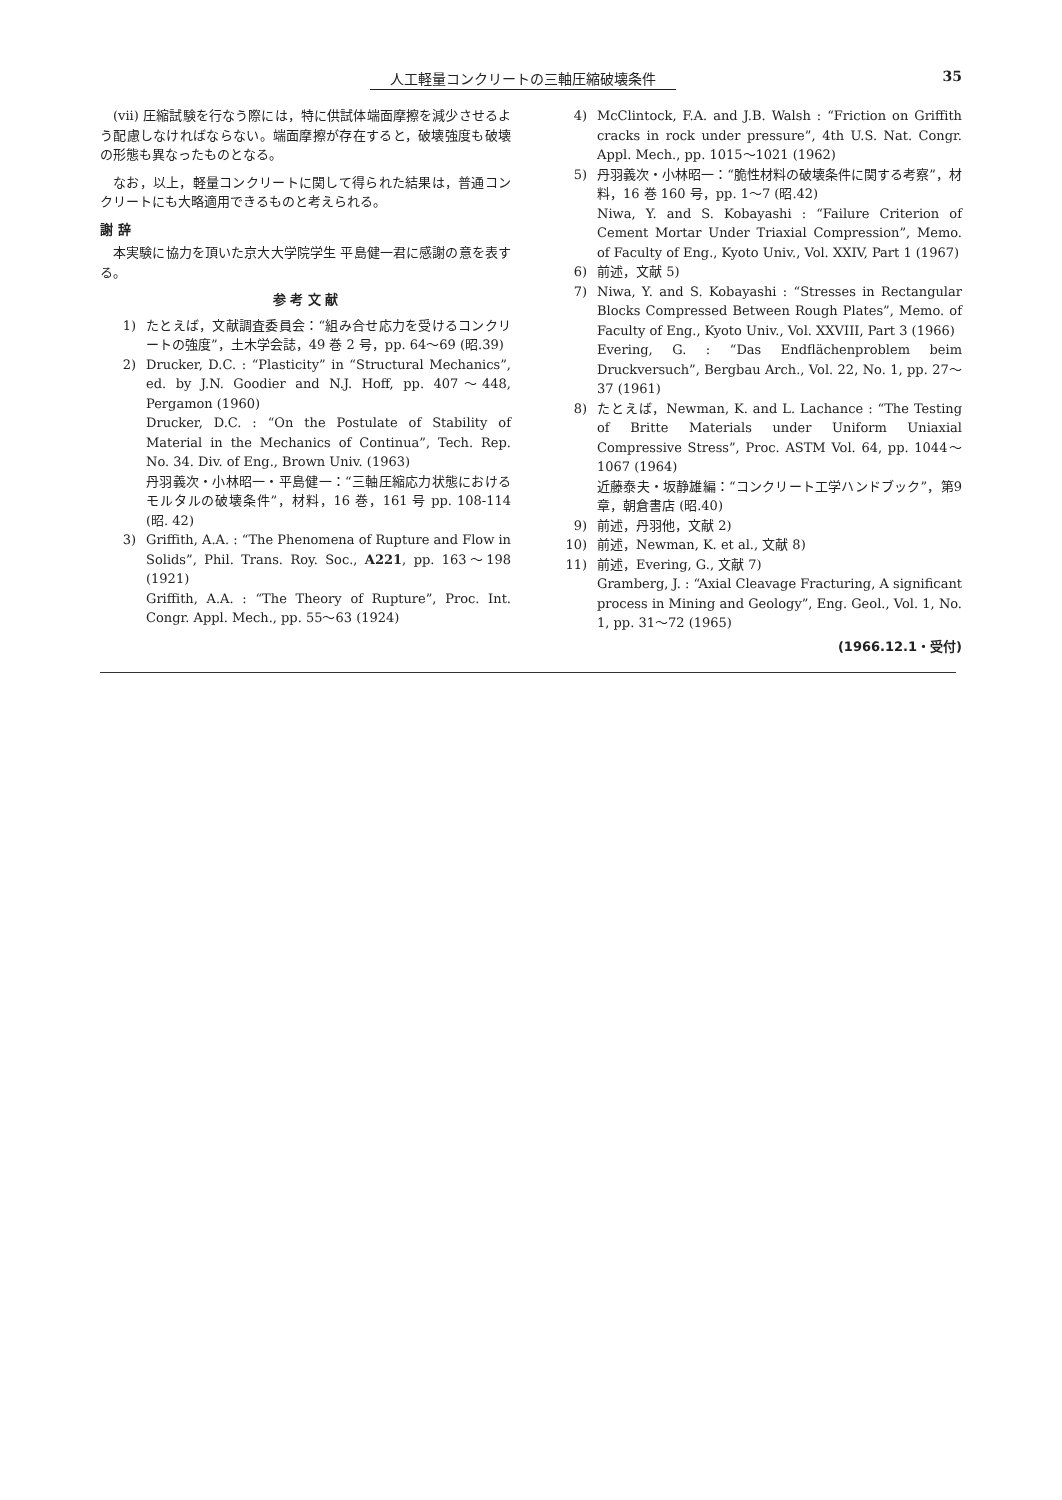人工軽量コンクリートの三軸圧縮破壊条件 35
(vii) 圧縮試験を行なう際には，特に供試体端面摩擦を減少させるよう配慮しなければならない。端面摩擦が存在すると，破壊強度も破壊の形態も異なったものとなる。
なお，以上，軽量コンクリートに関して得られた結果は，普通コンクリートにも大略適用できるものと考えられる。
謝 辞
本実験に協力を頂いた京大大学院学生 平島健一君に感謝の意を表する。
参 考 文 献
1) たとえば，文献調査委員会：“組み合せ応力を受けるコンクリートの強度”，土木学会誌，49 巻 2 号，pp. 64〜69 (昭.39)
2) Drucker, D.C. : “Plasticity” in “Structural Mechanics”, ed. by J.N. Goodier and N.J. Hoff, pp. 407〜448, Pergamon (1960)
Drucker, D.C. : “On the Postulate of Stability of Material in the Mechanics of Continua”, Tech. Rep. No. 34. Div. of Eng., Brown Univ. (1963)
丹羽義次・小林昭一・平島健一：“三軸圧縮応力状態におけるモルタルの破壊条件”，材料，16 巻，161 号 pp. 108-114 (昭. 42)
3) Griffith, A.A. : “The Phenomena of Rupture and Flow in Solids”, Phil. Trans. Roy. Soc., A221, pp. 163〜198 (1921)
Griffith, A.A. : “The Theory of Rupture”, Proc. Int. Congr. Appl. Mech., pp. 55〜63 (1924)
4) McClintock, F.A. and J.B. Walsh : “Friction on Griffith cracks in rock under pressure”, 4th U.S. Nat. Congr. Appl. Mech., pp. 1015〜1021 (1962)
5) 丹羽義次・小林昭一：“脆性材料の破壊条件に関する考察”，材料，16 巻 160 号，pp. 1〜7 (昭.42)
Niwa, Y. and S. Kobayashi : “Failure Criterion of Cement Mortar Under Triaxial Compression”, Memo. of Faculty of Eng., Kyoto Univ., Vol. XXIV, Part 1 (1967)
6) 前述，文献 5)
7) Niwa, Y. and S. Kobayashi : “Stresses in Rectangular Blocks Compressed Between Rough Plates”, Memo. of Faculty of Eng., Kyoto Univ., Vol. XXVIII, Part 3 (1966)
Evering, G. : “Das Endflächenproblem beim Druckversuch”, Bergbau Arch., Vol. 22, No. 1, pp. 27〜37 (1961)
8) たとえば，Newman, K. and L. Lachance : “The Testing of Britte Materials under Uniform Uniaxial Compressive Stress”, Proc. ASTM Vol. 64, pp. 1044〜1067 (1964)
近藤泰夫・坂静雄編：“コンクリート工学ハンドブック”，第9章，朝倉書店 (昭.40)
9) 前述，丹羽他，文献 2)
10) 前述，Newman, K. et al., 文献 8)
11) 前述，Evering, G., 文献 7)
Gramberg, J. : “Axial Cleavage Fracturing, A significant process in Mining and Geology”, Eng. Geol., Vol. 1, No. 1, pp. 31〜72 (1965)
(1966.12.1・受付)